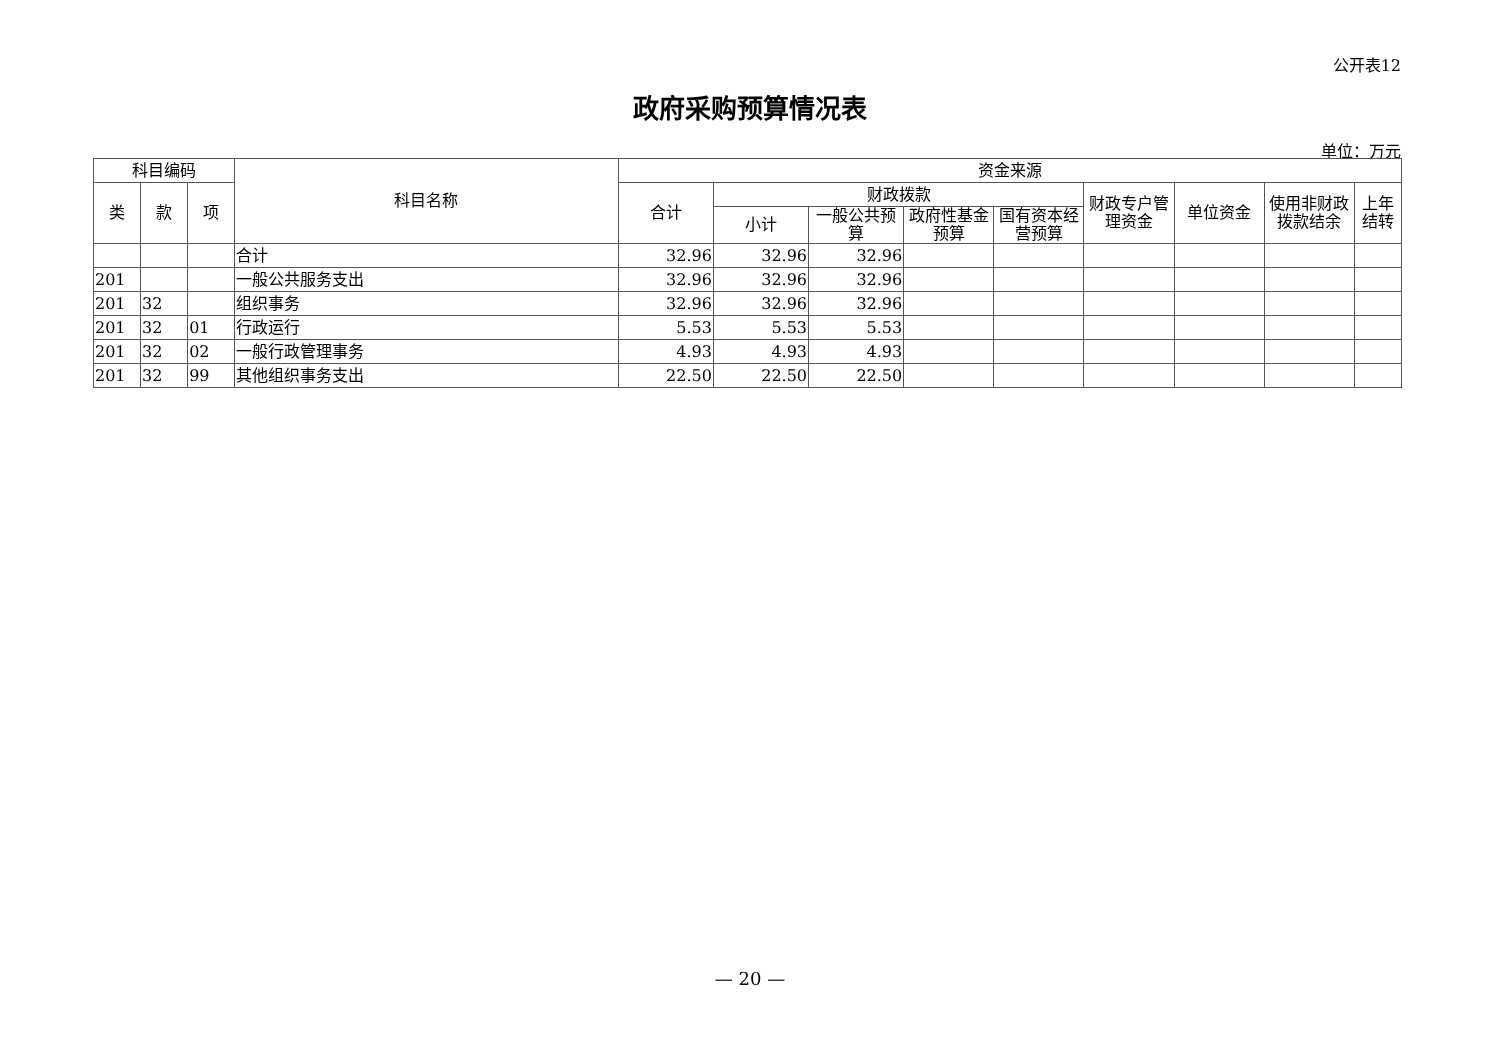公开表12
政府采购预算情况表
单位：万元
| 科目编码 | | | 科目名称 | 资金来源 | | | | | | | | |
| --- | --- | --- | --- | --- | --- | --- | --- | --- | --- | --- | --- | --- |
| 类 | 款 | 项 | | 合计 | 财政拨款 | | | | 财政专户管理资金 | 单位资金 | 使用非财政拨款结余 | 上年结转 |
| | | | | | 小计 | 一般公共预算 | 政府性基金预算 | 国有资本经营预算 | | | | |
| | | | 合计 | 32.96 | 32.96 | 32.96 | | | | | | |
| 201 | | | 一般公共服务支出 | 32.96 | 32.96 | 32.96 | | | | | | |
| 201 | 32 | | 组织事务 | 32.96 | 32.96 | 32.96 | | | | | | |
| 201 | 32 | 01 | 行政运行 | 5.53 | 5.53 | 5.53 | | | | | | |
| 201 | 32 | 02 | 一般行政管理事务 | 4.93 | 4.93 | 4.93 | | | | | | |
| 201 | 32 | 99 | 其他组织事务支出 | 22.50 | 22.50 | 22.50 | | | | | | |
— 20 —